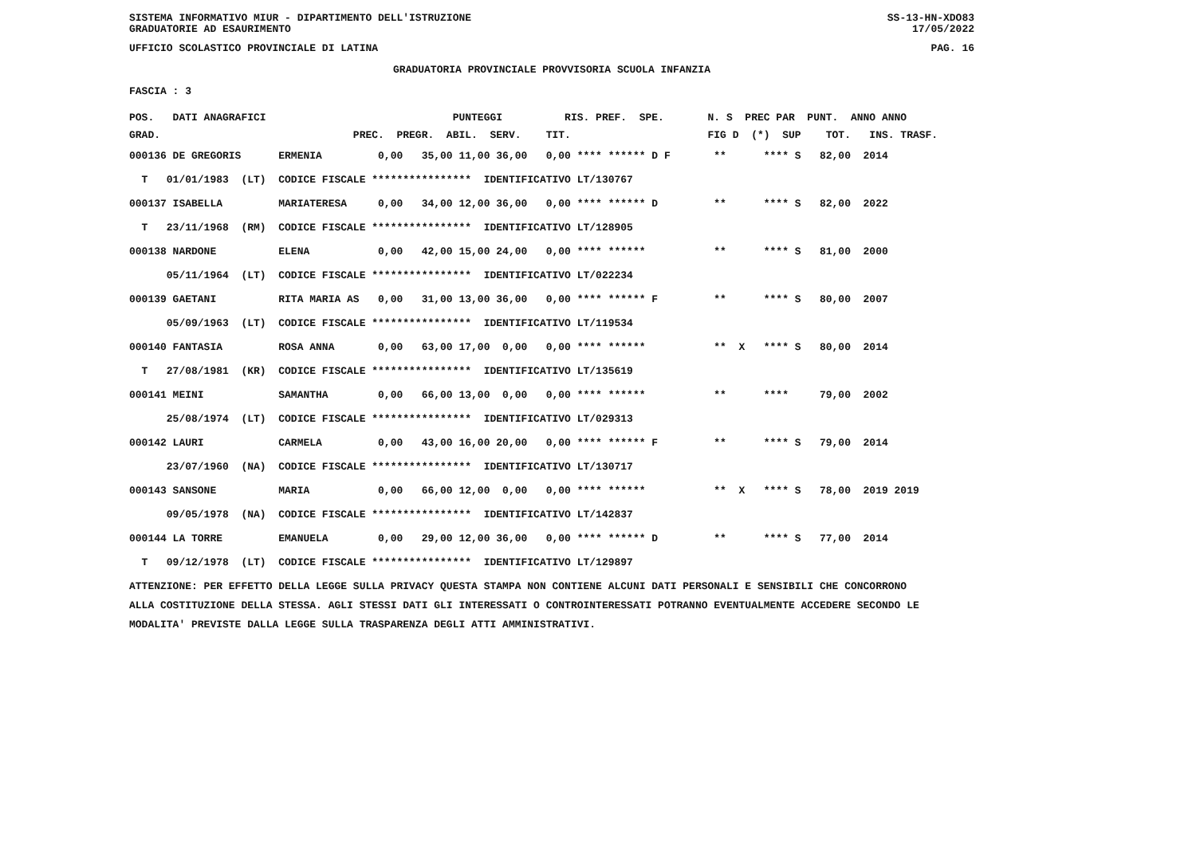SISTEMA INFORMATIVO MIUR - DIPARTIMENTO DELL'ISTRUZIONE
GRADUATORIE AD ESAURIMENTO SS-13-HN-XDO83
17/05/2022
UFFICIO SCOLASTICO PROVINCIALE DI LATINA PAG. 16
GRADUATORIA PROVINCIALE PROVVISORIA SCUOLA INFANZIA
FASCIA : 3
| POS. DATI ANAGRAFICI PUNTEGGI RIS. PREF. SPE. N. S PREC PAR PUNT. ANNO ANNO |
| --- |
| GRAD. PREC. PREGR. ABIL. SERV. TIT. FIG D (*) SUP TOT. INS. TRASF. |
| 000136 DE GREGORIS ERMENIA 0,00 35,00 11,00 36,00 0,00 **** ****** D F ** **** S 82,00 2014 |
| T 01/01/1983 (LT) CODICE FISCALE **************** IDENTIFICATIVO LT/130767 |
| 000137 ISABELLA MARIATERESA 0,00 34,00 12,00 36,00 0,00 **** ****** D ** **** S 82,00 2022 |
| T 23/11/1968 (RM) CODICE FISCALE **************** IDENTIFICATIVO LT/128905 |
| 000138 NARDONE ELENA 0,00 42,00 15,00 24,00 0,00 **** ****** ** **** S 81,00 2000 |
| 05/11/1964 (LT) CODICE FISCALE **************** IDENTIFICATIVO LT/022234 |
| 000139 GAETANI RITA MARIA AS 0,00 31,00 13,00 36,00 0,00 **** ****** F ** **** S 80,00 2007 |
| 05/09/1963 (LT) CODICE FISCALE **************** IDENTIFICATIVO LT/119534 |
| 000140 FANTASIA ROSA ANNA 0,00 63,00 17,00 0,00 0,00 **** ****** ** X **** S 80,00 2014 |
| T 27/08/1981 (KR) CODICE FISCALE **************** IDENTIFICATIVO LT/135619 |
| 000141 MEINI SAMANTHA 0,00 66,00 13,00 0,00 0,00 **** ****** ** **** 79,00 2002 |
| 25/08/1974 (LT) CODICE FISCALE **************** IDENTIFICATIVO LT/029313 |
| 000142 LAURI CARMELA 0,00 43,00 16,00 20,00 0,00 **** ****** F ** **** S 79,00 2014 |
| 23/07/1960 (NA) CODICE FISCALE **************** IDENTIFICATIVO LT/130717 |
| 000143 SANSONE MARIA 0,00 66,00 12,00 0,00 0,00 **** ****** ** X **** S 78,00 2019 2019 |
| 09/05/1978 (NA) CODICE FISCALE **************** IDENTIFICATIVO LT/142837 |
| 000144 LA TORRE EMANUELA 0,00 29,00 12,00 36,00 0,00 **** ****** D ** **** S 77,00 2014 |
| T 09/12/1978 (LT) CODICE FISCALE **************** IDENTIFICATIVO LT/129897 |
ATTENZIONE: PER EFFETTO DELLA LEGGE SULLA PRIVACY QUESTA STAMPA NON CONTIENE ALCUNI DATI PERSONALI E SENSIBILI CHE CONCORRONO
ALLA COSTITUZIONE DELLA STESSA. AGLI STESSI DATI GLI INTERESSATI O CONTROINTERESSATI POTRANNO EVENTUALMENTE ACCEDERE SECONDO LE
MODALITA' PREVISTE DALLA LEGGE SULLA TRASPARENZA DEGLI ATTI AMMINISTRATIVI.